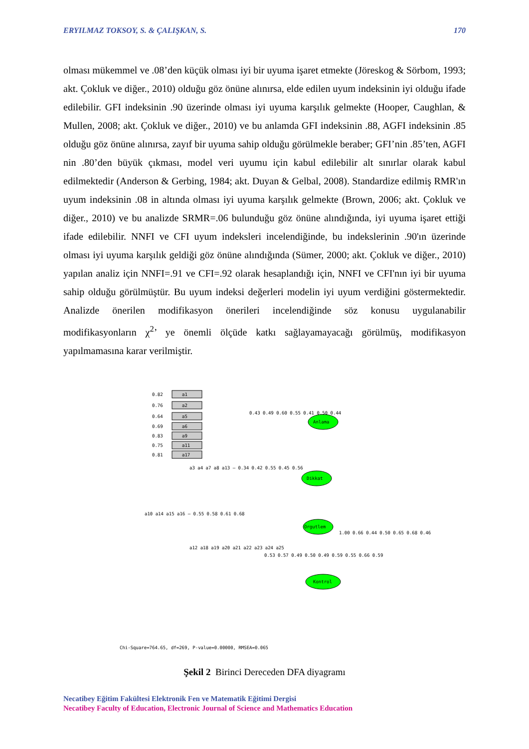ERYILMAZ TOKSOY, S. & ÇALIŞKAN, S. 170
olması mükemmel ve .08’den küçük olması iyi bir uyuma işaret etmekte (Jöreskog & Sörbom, 1993; akt. Çokluk ve diğer., 2010) olduğu göz önüne alınırsa, elde edilen uyum indeksinin iyi olduğu ifade edilebilir. GFI indeksinin .90 üzerinde olması iyi uyuma karşılık gelmekte (Hooper, Caughlan, & Mullen, 2008; akt. Çokluk ve diğer., 2010) ve bu anlamda GFI indeksinin .88, AGFI indeksinin .85 olduğu göz önüne alınırsa, zayıf bir uyuma sahip olduğu görülmekle beraber; GFI’nin .85’ten, AGFI nin .80’den büyük çıkması, model veri uyumu için kabul edilebilir alt sınırlar olarak kabul edilmektedir (Anderson & Gerbing, 1984; akt. Duyan & Gelbal, 2008). Standardize edilmiş RMR'ın uyum indeksinin .08 in altında olması iyi uyuma karşılık gelmekte (Brown, 2006; akt. Çokluk ve diğer., 2010) ve bu analizde SRMR=.06 bulunduğu göz önüne alındığında, iyi uyuma işaret ettiği ifade edilebilir. NNFI ve CFI uyum indeksleri incelendiğinde, bu indekslerinin .90'ın üzerinde olması iyi uyuma karşılık geldiği göz önüne alındığında (Sümer, 2000; akt. Çokluk ve diğer., 2010) yapılan analiz için NNFI=.91 ve CFI=.92 olarak hesaplandığı için, NNFI ve CFI'nın iyi bir uyuma sahip olduğu görülmüştür. Bu uyum indeksi değerleri modelin iyi uyum verdiğini göstermektedir. Analizde önerilen modifikasyon önerileri incelendiğinde söz konusu uygulanabilir modifikasyonların χ<sup>2</sup>’ ye önemli ölçüde katkı sağlayamayacağı görülmüş, modifikasyon yapılmamasına karar verilmiştir.
a1
a2
a5
a6
a9
a11
a17
0.82
0.76
0.64
0.69
0.83
0.75
0.81
Anlama
Dikkat
Orgutlem
Kontrol
0.43 0.49 0.60 0.55 0.41 0.50 0.44
a3 a4 a7 a8 a13 — 0.34 0.42 0.55 0.45 0.56
a10 a14 a15 a16 — 0.55 0.58 0.61 0.68
a12 a18 a19 a20 a21 a22 a23 a24 a25
0.53 0.57 0.49 0.50 0.49 0.59 0.55 0.66 0.59
1.00 0.66 0.44 0.50 0.65 0.68 0.46
Chi-Square=764.65, df=269, P-value=0.00000, RMSEA=0.065
Şekil 2 Birinci Dereceden DFA diyagramı
Necatibey Eğitim Fakültesi Elektronik Fen ve Matematik Eğitimi Dergisi
Necatibey Faculty of Education, Electronic Journal of Science and Mathematics Education